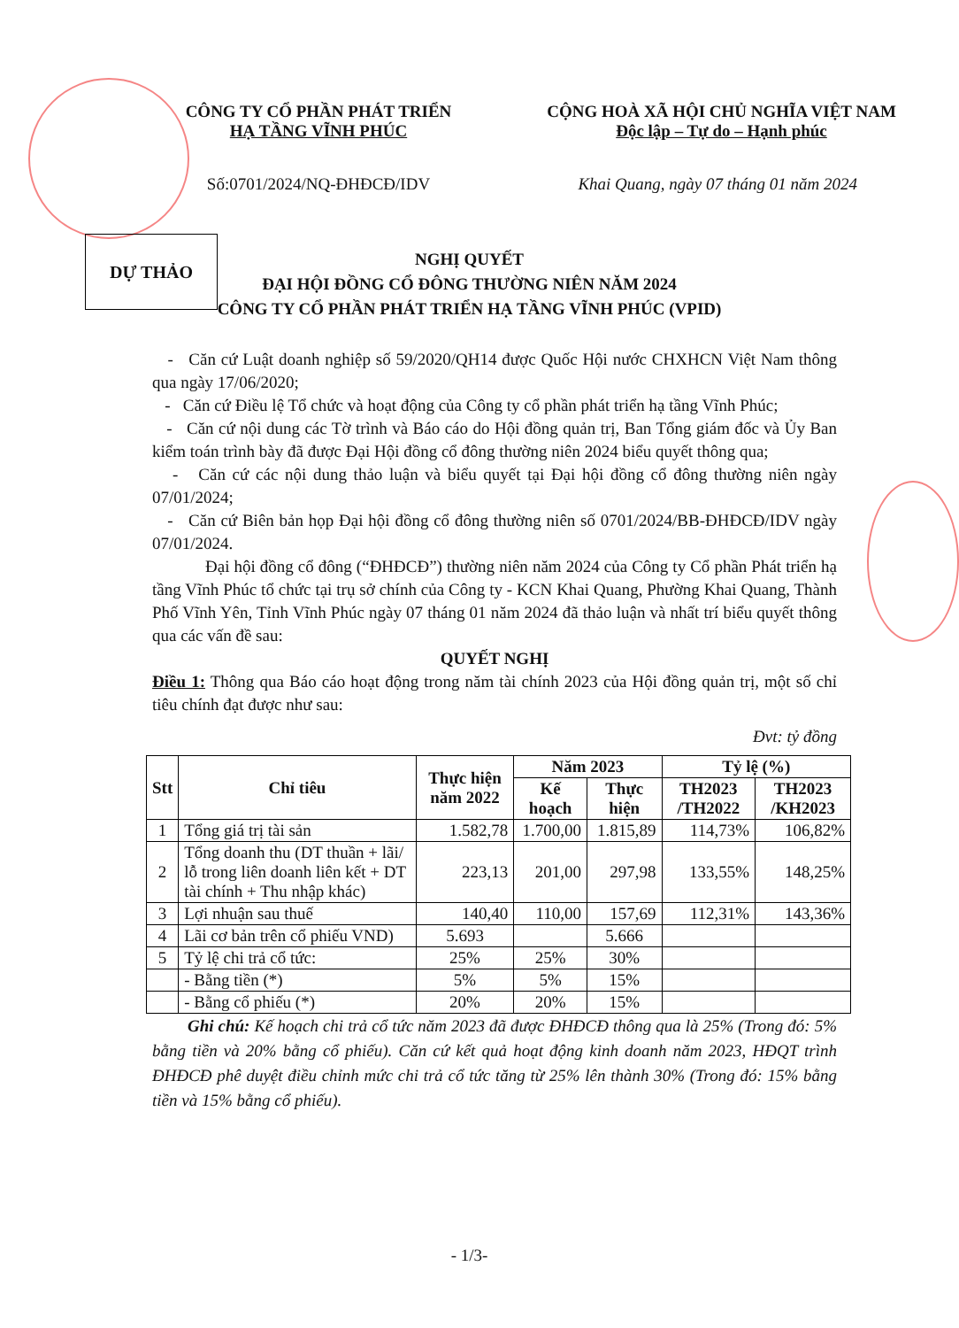CÔNG TY CỔ PHẦN PHÁT TRIỂN
HẠ TẦNG VĨNH PHÚC
Số:0701/2024/NQ-ĐHĐCĐ/IDV
CỘNG HOÀ XÃ HỘI CHỦ NGHĨA VIỆT NAM
Độc lập – Tự do – Hạnh phúc
Khai Quang, ngày 07 tháng 01 năm 2024
DỰ THẢO
NGHỊ QUYẾT
ĐẠI HỘI ĐỒNG CỔ ĐÔNG THƯỜNG NIÊN NĂM 2024
CÔNG TY CỔ PHẦN PHÁT TRIỂN HẠ TẦNG VĨNH PHÚC (VPID)
- Căn cứ Luật doanh nghiệp số 59/2020/QH14 được Quốc Hội nước CHXHCN Việt Nam thông qua ngày 17/06/2020;
- Căn cứ Điều lệ Tổ chức và hoạt động của Công ty cổ phần phát triển hạ tầng Vĩnh Phúc;
- Căn cứ nội dung các Tờ trình và Báo cáo do Hội đồng quản trị, Ban Tổng giám đốc và Ủy Ban kiểm toán trình bày đã được Đại Hội đồng cổ đông thường niên 2024 biểu quyết thông qua;
- Căn cứ các nội dung thảo luận và biểu quyết tại Đại hội đồng cổ đông thường niên ngày 07/01/2024;
- Căn cứ Biên bản họp Đại hội đồng cổ đông thường niên số 0701/2024/BB-ĐHĐCĐ/IDV ngày 07/01/2024.
Đại hội đồng cổ đông (“ĐHĐCĐ”) thường niên năm 2024 của Công ty Cổ phần Phát triển hạ tầng Vĩnh Phúc tổ chức tại trụ sở chính của Công ty - KCN Khai Quang, Phường Khai Quang, Thành Phố Vĩnh Yên, Tỉnh Vĩnh Phúc ngày 07 tháng 01 năm 2024 đã thảo luận và nhất trí biểu quyết thông qua các vấn đề sau:
QUYẾT NGHỊ
Điều 1: Thông qua Báo cáo hoạt động trong năm tài chính 2023 của Hội đồng quản trị, một số chỉ tiêu chính đạt được như sau:
Đvt: tỷ đồng
| Stt | Chỉ tiêu | Thực hiện năm 2022 | Năm 2023 | | Tỷ lệ (%) | |
| --- | --- | --- | --- | --- | --- | --- |
| | | | Kế hoạch | Thực hiện | TH2023 /TH2022 | TH2023 /KH2023 |
| 1 | Tổng giá trị tài sản | 1.582,78 | 1.700,00 | 1.815,89 | 114,73% | 106,82% |
| 2 | Tổng doanh thu (DT thuần + lãi/ lỗ trong liên doanh liên kết + DT tài chính + Thu nhập khác) | 223,13 | 201,00 | 297,98 | 133,55% | 148,25% |
| 3 | Lợi nhuận sau thuế | 140,40 | 110,00 | 157,69 | 112,31% | 143,36% |
| 4 | Lãi cơ bản trên cổ phiếu VND) | 5.693 | | 5.666 | | |
| 5 | Tỷ lệ chi trả cổ tức: | 25% | 25% | 30% | | |
| | - Bằng tiền (*) | 5% | 5% | 15% | | |
| | - Bằng cổ phiếu (*) | 20% | 20% | 15% | | |
Ghi chú: Kế hoạch chi trả cổ tức năm 2023 đã được ĐHĐCĐ thông qua là 25% (Trong đó: 5% bằng tiền và 20% bằng cổ phiếu). Căn cứ kết quả hoạt động kinh doanh năm 2023, HĐQT trình ĐHĐCĐ phê duyệt điều chỉnh mức chi trả cổ tức tăng từ 25% lên thành 30% (Trong đó: 15% bằng tiền và 15% bằng cổ phiếu).
- 1/3-